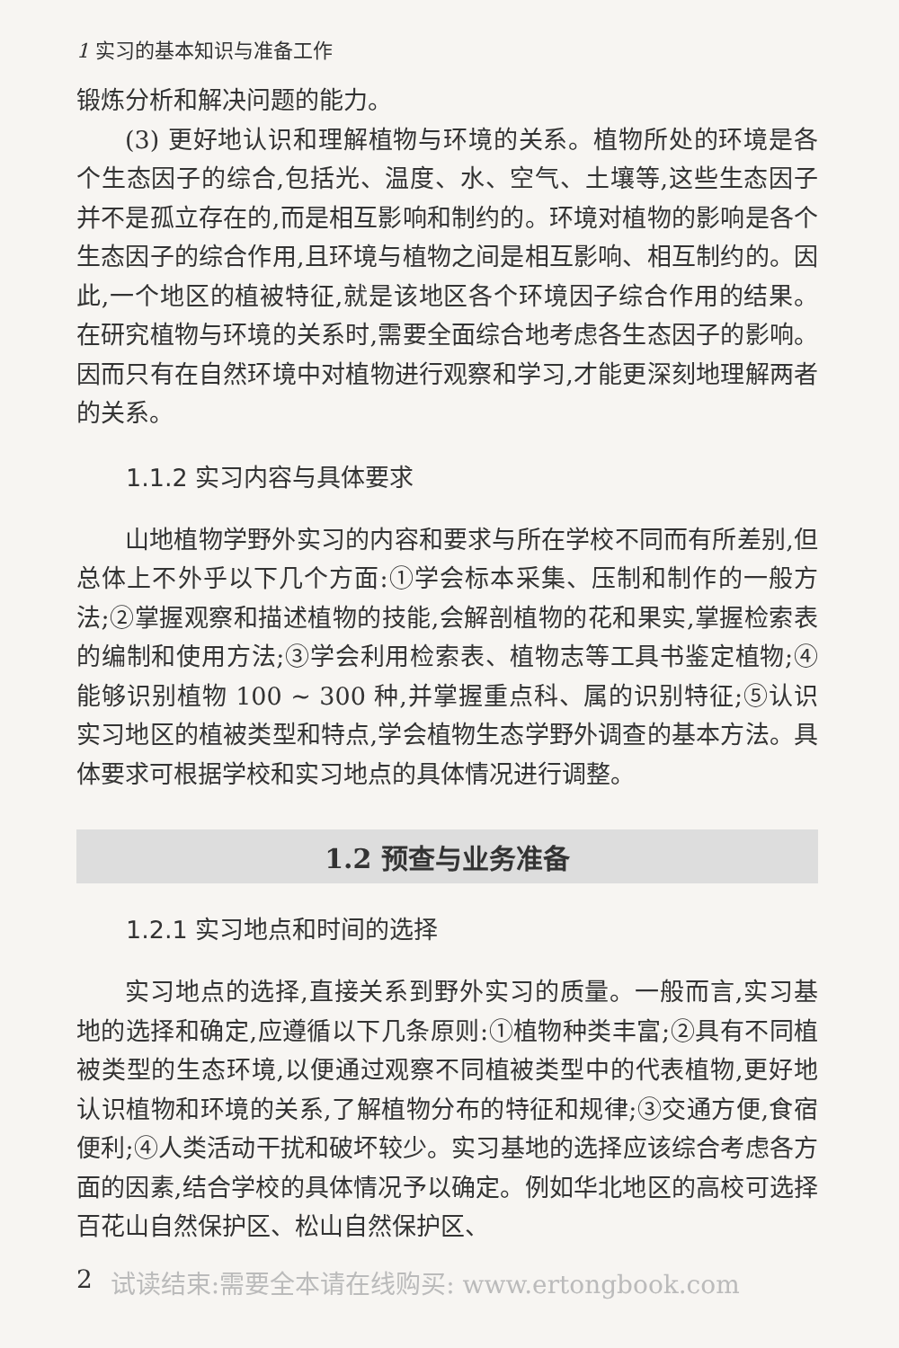1 实习的基本知识与准备工作
锻炼分析和解决问题的能力。
(3) 更好地认识和理解植物与环境的关系。植物所处的环境是各个生态因子的综合,包括光、温度、水、空气、土壤等,这些生态因子并不是孤立存在的,而是相互影响和制约的。环境对植物的影响是各个生态因子的综合作用,且环境与植物之间是相互影响、相互制约的。因此,一个地区的植被特征,就是该地区各个环境因子综合作用的结果。在研究植物与环境的关系时,需要全面综合地考虑各生态因子的影响。因而只有在自然环境中对植物进行观察和学习,才能更深刻地理解两者的关系。
1.1.2 实习内容与具体要求
山地植物学野外实习的内容和要求与所在学校不同而有所差别,但总体上不外乎以下几个方面:①学会标本采集、压制和制作的一般方法;②掌握观察和描述植物的技能,会解剖植物的花和果实,掌握检索表的编制和使用方法;③学会利用检索表、植物志等工具书鉴定植物;④能够识别植物 100 ~ 300 种,并掌握重点科、属的识别特征;⑤认识实习地区的植被类型和特点,学会植物生态学野外调查的基本方法。具体要求可根据学校和实习地点的具体情况进行调整。
1.2 预查与业务准备
1.2.1 实习地点和时间的选择
实习地点的选择,直接关系到野外实习的质量。一般而言,实习基地的选择和确定,应遵循以下几条原则:①植物种类丰富;②具有不同植被类型的生态环境,以便通过观察不同植被类型中的代表植物,更好地认识植物和环境的关系,了解植物分布的特征和规律;③交通方便,食宿便利;④人类活动干扰和破坏较少。实习基地的选择应该综合考虑各方面的因素,结合学校的具体情况予以确定。例如华北地区的高校可选择百花山自然保护区、松山自然保护区、
2 试读结束:需要全本请在线购买: www.ertongbook.com